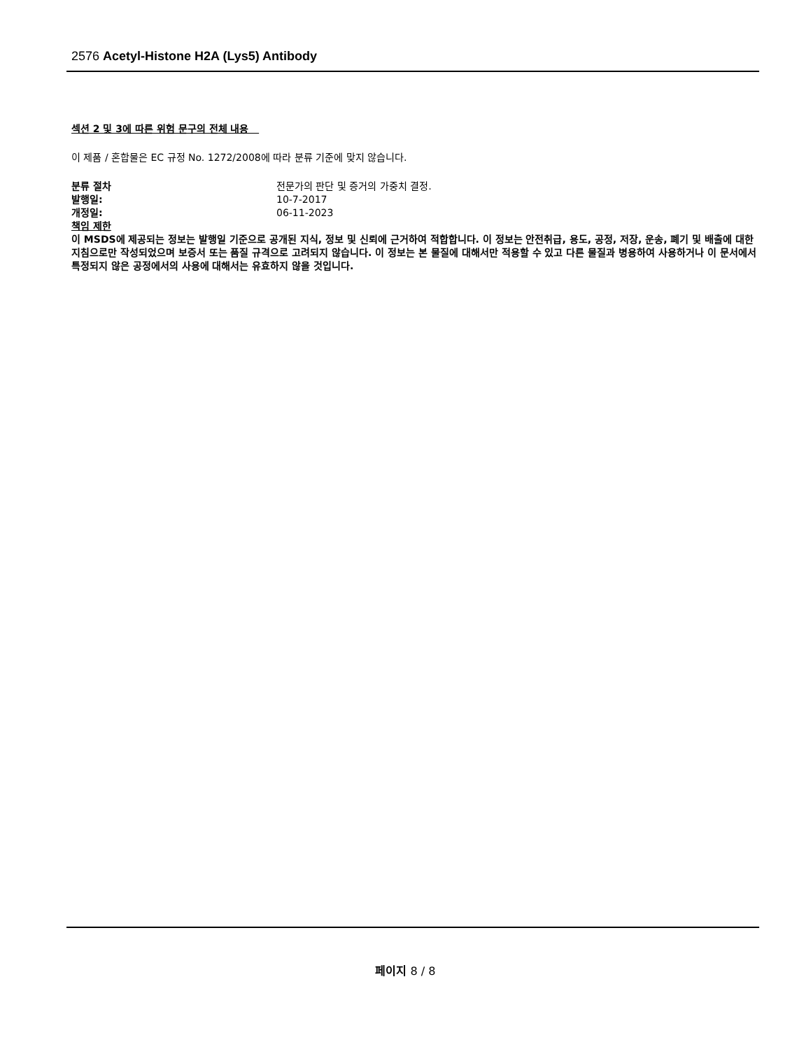2576 Acetyl-Histone H2A (Lys5) Antibody
섹션 2 및 3에 따른 위험 문구의 전체 내용
이 제품 / 혼합물은 EC 규정 No. 1272/2008에 따라 분류 기준에 맞지 않습니다.
분류 절차 전문가의 판단 및 증거의 가중치 결정.
발행일: 10-7-2017
개정일: 06-11-2023
책임 제한
이 MSDS에 제공되는 정보는 발행일 기준으로 공개된 지식, 정보 및 신뢰에 근거하여 적합합니다. 이 정보는 안전취급, 용도, 공정, 저장, 운송, 폐기 및 배출에 대한 지침으로만 작성되었으며 보증서 또는 품질 규격으로 고려되지 않습니다. 이 정보는 본 물질에 대해서만 적용할 수 있고 다른 물질과 병용하여 사용하거나 이 문서에서 특정되지 않은 공정에서의 사용에 대해서는 유효하지 않을 것입니다.
페이지 8 / 8